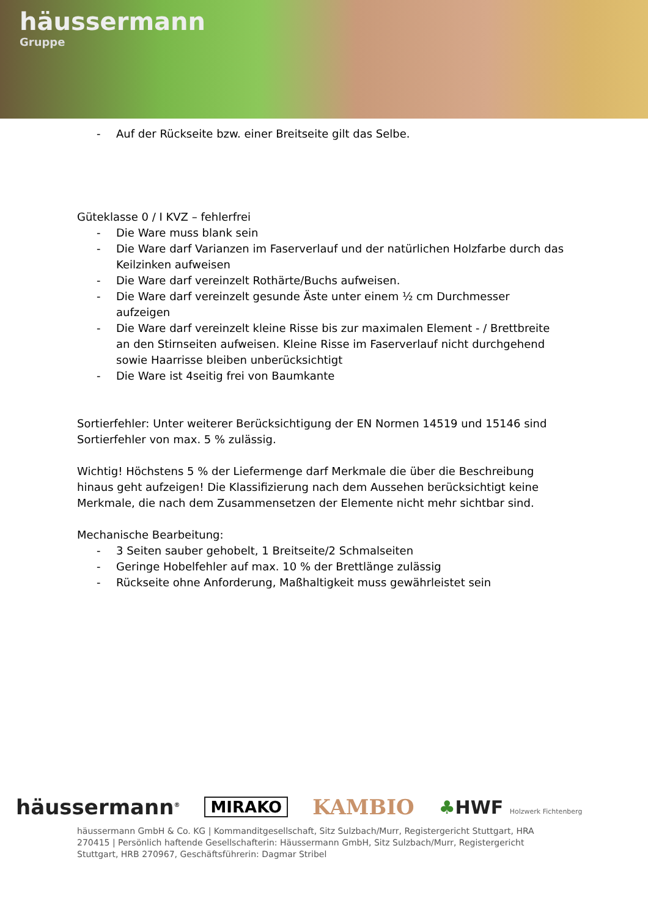häussermann
Gruppe
- Auf der Rückseite bzw. einer Breitseite gilt das Selbe.
Güteklasse 0 / I KVZ – fehlerfrei
- Die Ware muss blank sein
- Die Ware darf Varianzen im Faserverlauf und der natürlichen Holzfarbe durch das Keilzinken aufweisen
- Die Ware darf vereinzelt Rothärte/Buchs aufweisen.
- Die Ware darf vereinzelt gesunde Äste unter einem ½ cm Durchmesser aufzeigen
- Die Ware darf vereinzelt kleine Risse bis zur maximalen Element - / Brettbreite an den Stirnseiten aufweisen. Kleine Risse im Faserverlauf nicht durchgehend sowie Haarrisse bleiben unberücksichtigt
- Die Ware ist 4seitig frei von Baumkante
Sortierfehler: Unter weiterer Berücksichtigung der EN Normen 14519 und 15146 sind Sortierfehler von max. 5 % zulässig.
Wichtig! Höchstens 5 % der Liefermenge darf Merkmale die über die Beschreibung hinaus geht aufzeigen! Die Klassifizierung nach dem Aussehen berücksichtigt keine Merkmale, die nach dem Zusammensetzen der Elemente nicht mehr sichtbar sind.
Mechanische Bearbeitung:
- 3 Seiten sauber gehobelt, 1 Breitseite/2 Schmalseiten
- Geringe Hobelfehler auf max. 10 % der Brettlänge zulässig
- Rückseite ohne Anforderung, Maßhaltigkeit muss gewährleistet sein
häussermann<sup>®</sup> MIRAKO KAMBIO ♣HWF Holzwerk Fichtenberg
häussermann GmbH & Co. KG | Kommanditgesellschaft, Sitz Sulzbach/Murr, Registergericht Stuttgart, HRA 270415 | Persönlich haftende Gesellschafterin: Häussermann GmbH, Sitz Sulzbach/Murr, Registergericht Stuttgart, HRB 270967, Geschäftsführerin: Dagmar Stribel